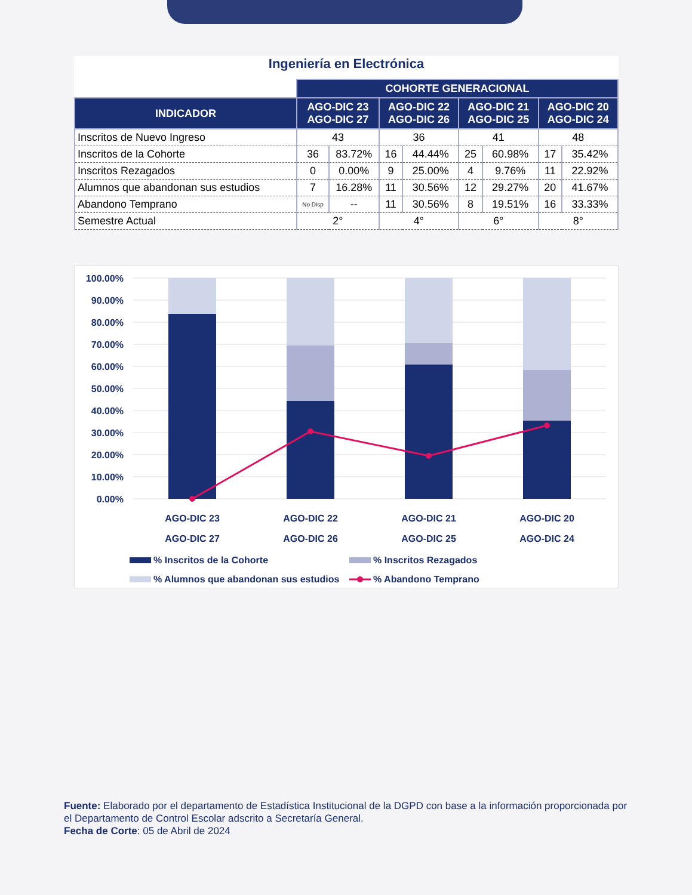Ingeniería en Electrónica
| | COHORTE GENERACIONAL | | | | | | | |
| INDICADOR | AGO-DIC 23 AGO-DIC 27 | | AGO-DIC 22 AGO-DIC 26 | | AGO-DIC 21 AGO-DIC 25 | | AGO-DIC 20 AGO-DIC 24 | |
| Inscritos de Nuevo Ingreso | 43 | | 36 | | 41 | | 48 | |
| Inscritos de la Cohorte | 36 | 83.72% | 16 | 44.44% | 25 | 60.98% | 17 | 35.42% |
| Inscritos Rezagados | 0 | 0.00% | 9 | 25.00% | 4 | 9.76% | 11 | 22.92% |
| Alumnos que abandonan sus estudios | 7 | 16.28% | 11 | 30.56% | 12 | 29.27% | 20 | 41.67% |
| Abandono Temprano | No Disp | -- | 11 | 30.56% | 8 | 19.51% | 16 | 33.33% |
| Semestre Actual | 2° | | 4° | | 6° | | 8° | |
100.00%
90.00%
80.00%
70.00%
60.00%
50.00%
40.00%
30.00%
20.00%
10.00%
0.00%
AGO-DIC 23
AGO-DIC 27
AGO-DIC 22
AGO-DIC 26
AGO-DIC 21
AGO-DIC 25
AGO-DIC 20
AGO-DIC 24
% Inscritos de la Cohorte
% Inscritos Rezagados
% Alumnos que abandonan sus estudios
% Abandono Temprano
Fuente: Elaborado por el departamento de Estadística Institucional de la DGPD con base a la información proporcionada por el Departamento de Control Escolar adscrito a Secretaría General.
Fecha de Corte: 05 de Abril de 2024